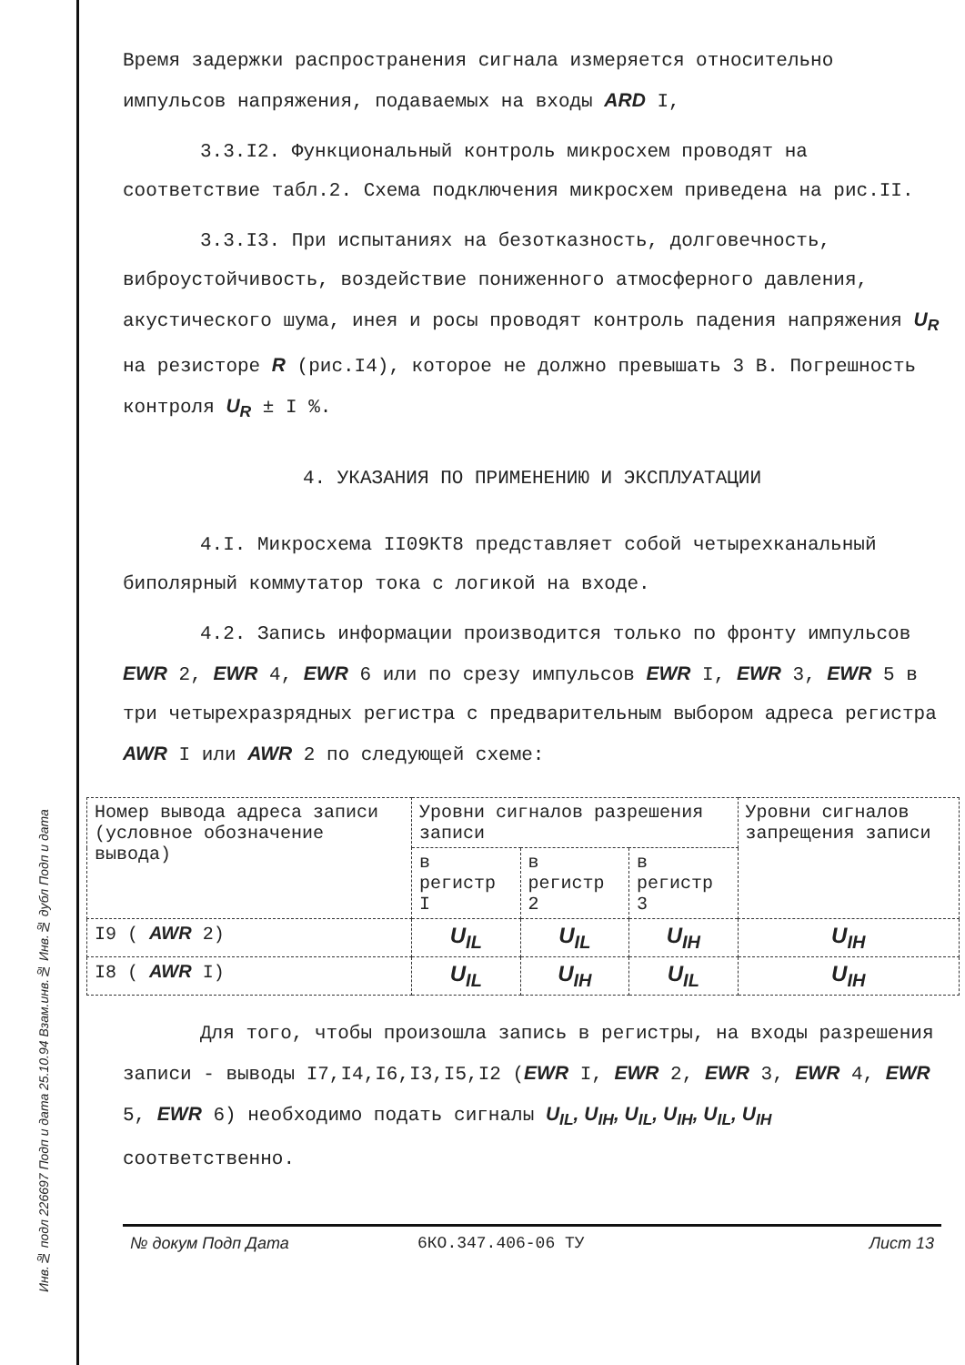Инв.№ подл 226697 Подп и дата 25.10.94 Взам.инв.№ Инв.№ дубл Подп и дата
Время задержки распространения сигнала измеряется относительно импульсов напряжения, подаваемых на входы ARD I,
3.3.I2. Функциональный контроль микросхем проводят на соответствие табл.2. Схема подключения микросхем приведена на рис.II.
3.3.I3. При испытаниях на безотказность, долговечность, виброустойчивость, воздействие пониженного атмосферного давления, акустического шума, инея и росы проводят контроль падения напряжения U<sub>R</sub> на резисторе R (рис.I4), которое не должно превышать 3 В. Погрешность контроля U<sub>R</sub> ± I %.
4. УКАЗАНИЯ ПО ПРИМЕНЕНИЮ И ЭКСПЛУАТАЦИИ
4.I. Микросхема II09КТ8 представляет собой четырехканальный биполярный коммутатор тока с логикой на входе.
4.2. Запись информации производится только по фронту импульсов EWR 2, EWR 4, EWR 6 или по срезу импульсов EWR I, EWR 3, EWR 5 в три четырехразрядных регистра с предварительным выбором адреса регистра AWR I или AWR 2 по следующей схеме:
| Номер вывода адреса записи (условное обозначение вывода) | Уровни сигналов разрешения записи | | | Уровни сигналов запрещения записи |
| --- | --- | --- | --- | --- |
| | в регистр I | в регистр 2 | в регистр 3 | |
| I9 ( AWR 2) | U<sub>IL</sub> | U<sub>IL</sub> | U<sub>IH</sub> | U<sub>IH</sub> |
| I8 ( AWR I) | U<sub>IL</sub> | U<sub>IH</sub> | U<sub>IL</sub> | U<sub>IH</sub> |
Для того, чтобы произошла запись в регистры, на входы разрешения записи - выводы I7,I4,I6,I3,I5,I2 (EWR I, EWR 2, EWR 3, EWR 4, EWR 5, EWR 6) необходимо подать сигналы U<sub>IL</sub>, U<sub>IH</sub>, U<sub>IL</sub>, U<sub>IH</sub>, U<sub>IL</sub>, U<sub>IH</sub> соответственно.
№ докум Подп Дата 6КО.347.406-06 ТУ Лист 13